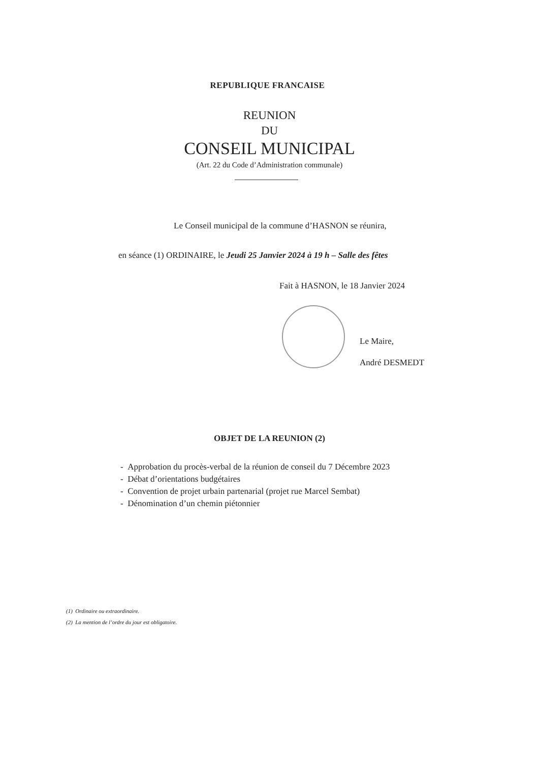REPUBLIQUE FRANCAISE
REUNION
DU
CONSEIL MUNICIPAL
(Art. 22 du Code d’Administration communale)
Le Conseil municipal de la commune d’HASNON se réunira,
en séance (1) ORDINAIRE, le Jeudi 25 Janvier 2024 à 19 h – Salle des fêtes
Fait à HASNON, le 18 Janvier 2024
Le Maire,
André DESMEDT
OBJET DE LA REUNION (2)
- Approbation du procès-verbal de la réunion de conseil du 7 Décembre 2023
- Débat d’orientations budgétaires
- Convention de projet urbain partenarial (projet rue Marcel Sembat)
- Dénomination d’un chemin piétonnier
(1) Ordinaire ou extraordinaire.
(2) La mention de l’ordre du jour est obligatoire.